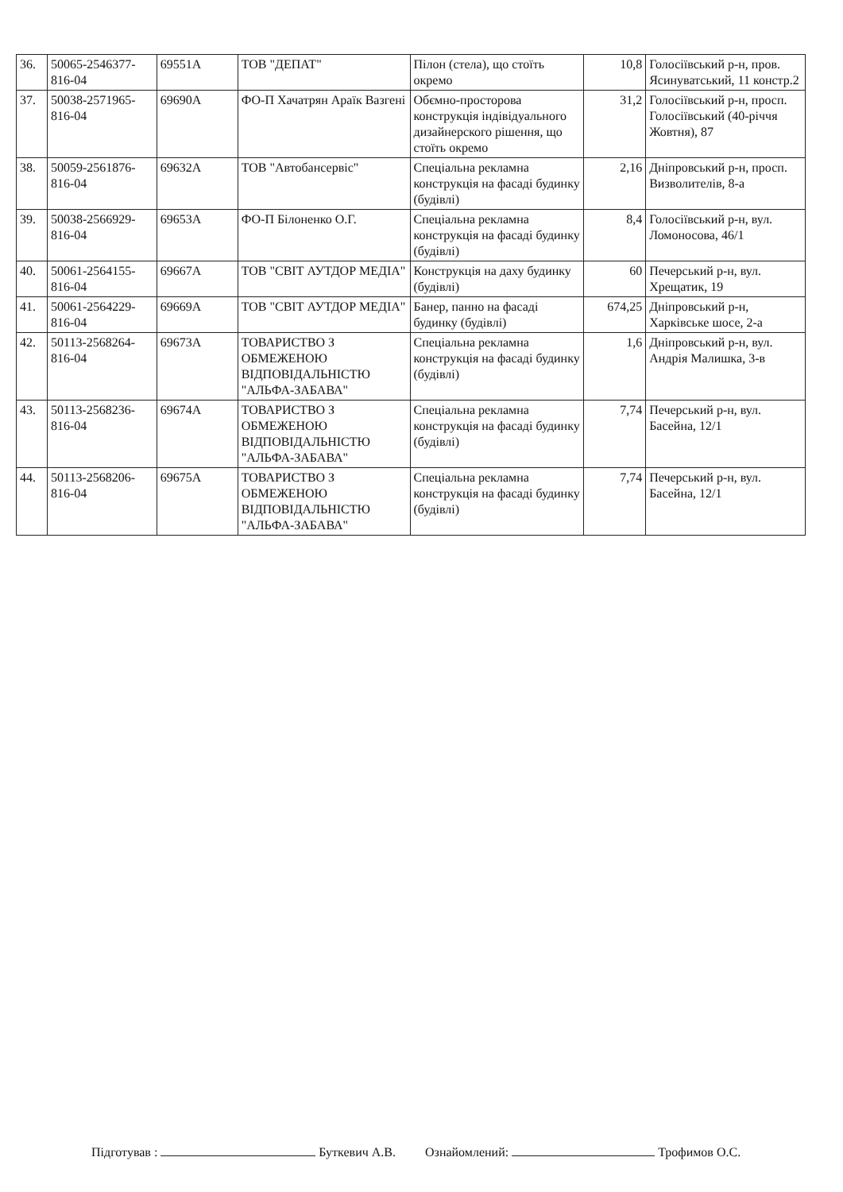| 36. | 50065-2546377-816-04 | 69551А | ТОВ "ДЕПАТ" | Пілон (стела), що стоїть окремо | 10,8 | Голосіївський р-н, пров. Ясинуватський, 11 констр.2 |
| 37. | 50038-2571965-816-04 | 69690А | ФО-П Хачатрян Араїк Вазгені | Обємно-просторова конструкція індівідуального дизайнерского рішення, що стоїть окремо | 31,2 | Голосіївський р-н, просп. Голосіївський (40-річчя Жовтня), 87 |
| 38. | 50059-2561876-816-04 | 69632А | ТОВ "Автобансервіс" | Спеціальна рекламна конструкція на фасаді будинку (будівлі) | 2,16 | Дніпровський р-н, просп. Визволителів, 8-а |
| 39. | 50038-2566929-816-04 | 69653А | ФО-П Білоненко О.Г. | Спеціальна рекламна конструкція на фасаді будинку (будівлі) | 8,4 | Голосіївський р-н, вул. Ломоносова, 46/1 |
| 40. | 50061-2564155-816-04 | 69667А | ТОВ "СВІТ АУТДОР МЕДІА" | Конструкція на даху будинку (будівлі) | 60 | Печерський р-н, вул. Хрещатик, 19 |
| 41. | 50061-2564229-816-04 | 69669А | ТОВ "СВІТ АУТДОР МЕДІА" | Банер, панно на фасаді будинку (будівлі) | 674,25 | Дніпровський р-н, Харківське шосе, 2-а |
| 42. | 50113-2568264-816-04 | 69673А | ТОВАРИСТВО З ОБМЕЖЕНОЮ ВІДПОВІДАЛЬНІСТЮ "АЛЬФА-ЗАБАВА" | Спеціальна рекламна конструкція на фасаді будинку (будівлі) | 1,6 | Дніпровський р-н, вул. Андрія Малишка, 3-в |
| 43. | 50113-2568236-816-04 | 69674А | ТОВАРИСТВО З ОБМЕЖЕНОЮ ВІДПОВІДАЛЬНІСТЮ "АЛЬФА-ЗАБАВА" | Спеціальна рекламна конструкція на фасаді будинку (будівлі) | 7,74 | Печерський р-н, вул. Басейна, 12/1 |
| 44. | 50113-2568206-816-04 | 69675А | ТОВАРИСТВО З ОБМЕЖЕНОЮ ВІДПОВІДАЛЬНІСТЮ "АЛЬФА-ЗАБАВА" | Спеціальна рекламна конструкція на фасаді будинку (будівлі) | 7,74 | Печерський р-н, вул. Басейна, 12/1 |
Підготував : Буткевич А.В. Ознайомлений: Трофимов О.С.